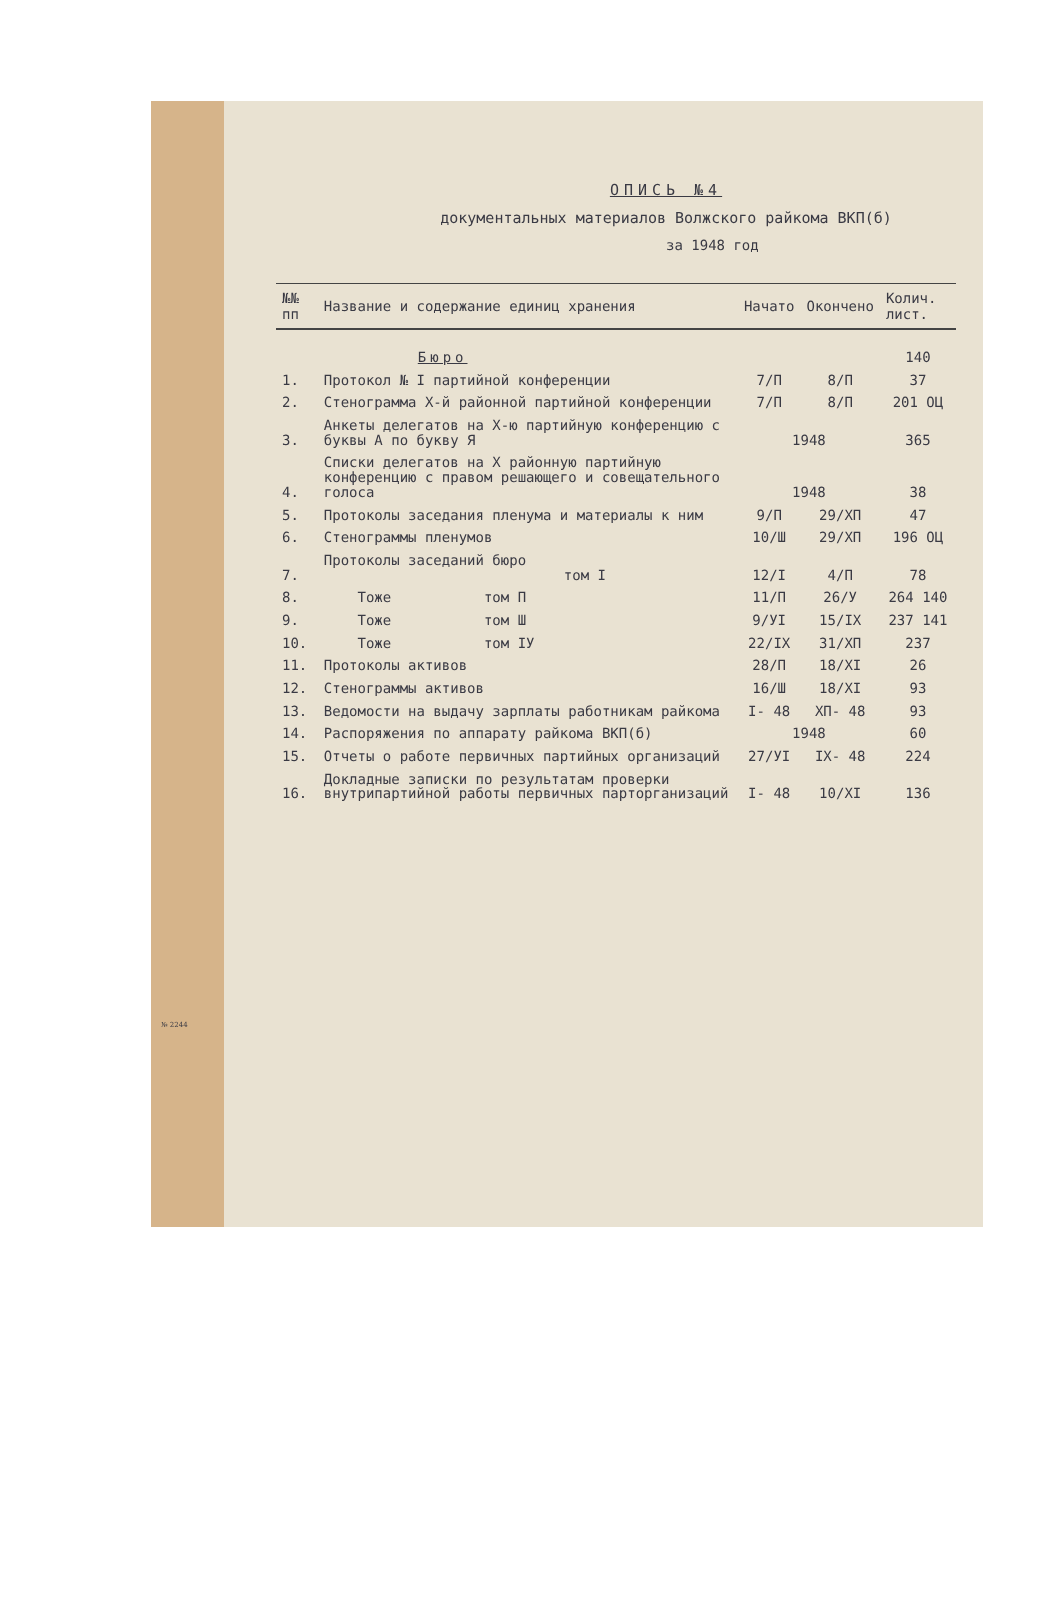№ 2244
ОПИСЬ №4
документальных материалов Волжского райкома ВКП(б)
за 1948 год
| №№ пп | Название и содержание единиц хранения | Начато | Окончено | Колич. лист. |
| --- | --- | --- | --- | --- |
| | Бюро | | | 140 |
| 1. | Протокол № I партийной конференции | 7/П | 8/П | 37 |
| 2. | Стенограмма Х-й районной партийной конференции | 7/П | 8/П | 201 ОЦ |
| 3. | Анкеты делегатов на Х-ю партийную конференцию с буквы А по букву Я | 1948 | | 365 |
| 4. | Списки делегатов на Х районную партийную конференцию с правом решающего и совещательного голоса | 1948 | | 38 |
| 5. | Протоколы заседания пленума и материалы к ним | 9/П | 29/ХП | 47 |
| 6. | Стенограммы пленумов | 10/Ш | 29/ХП | 196 ОЦ |
| 7. | Протоколы заседаний бюро том I | 12/I | 4/П | 78 |
| 8. | Тоже том П | 11/П | 26/У | 264 140 |
| 9. | Тоже том Ш | 9/УI | 15/IХ | 237 141 |
| 10. | Тоже том IУ | 22/IХ | 31/ХП | 237 |
| 11. | Протоколы активов | 28/П | 18/ХI | 26 |
| 12. | Стенограммы активов | 16/Ш | 18/ХI | 93 |
| 13. | Ведомости на выдачу зарплаты работникам райкома | I- 48 | ХП- 48 | 93 |
| 14. | Распоряжения по аппарату райкома ВКП(б) | 1948 | | 60 |
| 15. | Отчеты о работе первичных партийных организаций | 27/УI | IХ- 48 | 224 |
| 16. | Докладные записки по результатам проверки внутрипартийной работы первичных парторганизаций | I- 48 | 10/ХI | 136 |